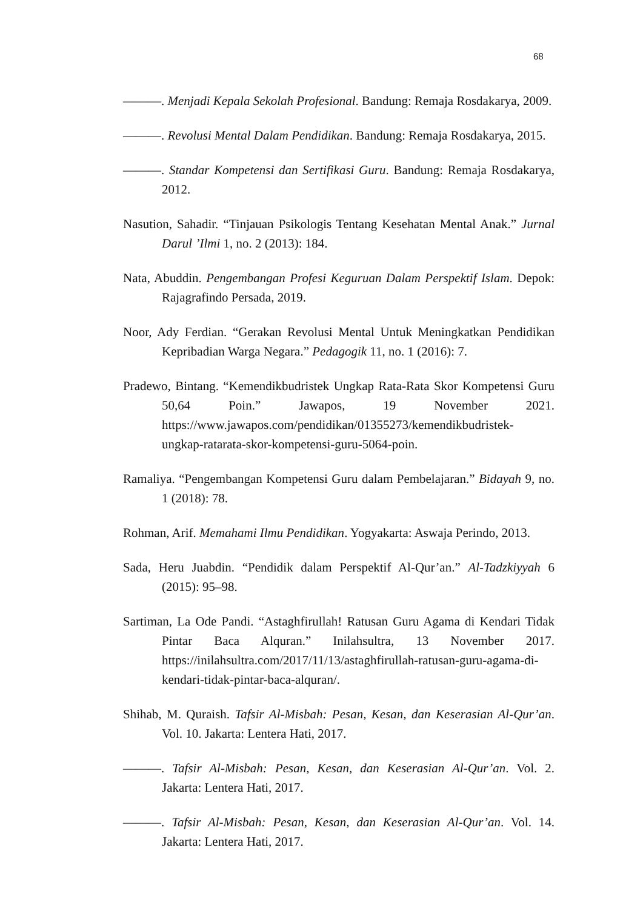68
———. Menjadi Kepala Sekolah Profesional. Bandung: Remaja Rosdakarya, 2009.
———. Revolusi Mental Dalam Pendidikan. Bandung: Remaja Rosdakarya, 2015.
———. Standar Kompetensi dan Sertifikasi Guru. Bandung: Remaja Rosdakarya, 2012.
Nasution, Sahadir. “Tinjauan Psikologis Tentang Kesehatan Mental Anak.” Jurnal Darul ’Ilmi 1, no. 2 (2013): 184.
Nata, Abuddin. Pengembangan Profesi Keguruan Dalam Perspektif Islam. Depok: Rajagrafindo Persada, 2019.
Noor, Ady Ferdian. “Gerakan Revolusi Mental Untuk Meningkatkan Pendidikan Kepribadian Warga Negara.” Pedagogik 11, no. 1 (2016): 7.
Pradewo, Bintang. “Kemendikbudristek Ungkap Rata-Rata Skor Kompetensi Guru 50,64 Poin.” Jawapos, 19 November 2021. https://www.jawapos.com/pendidikan/01355273/kemendikbudristek-ungkap-ratarata-skor-kompetensi-guru-5064-poin.
Ramaliya. “Pengembangan Kompetensi Guru dalam Pembelajaran.” Bidayah 9, no. 1 (2018): 78.
Rohman, Arif. Memahami Ilmu Pendidikan. Yogyakarta: Aswaja Perindo, 2013.
Sada, Heru Juabdin. “Pendidik dalam Perspektif Al-Qur’an.” Al-Tadzkiyyah 6 (2015): 95–98.
Sartiman, La Ode Pandi. “Astaghfirullah! Ratusan Guru Agama di Kendari Tidak Pintar Baca Alquran.” Inilahsultra, 13 November 2017. https://inilahsultra.com/2017/11/13/astaghfirullah-ratusan-guru-agama-di-kendari-tidak-pintar-baca-alquran/.
Shihab, M. Quraish. Tafsir Al-Misbah: Pesan, Kesan, dan Keserasian Al-Qur’an. Vol. 10. Jakarta: Lentera Hati, 2017.
———. Tafsir Al-Misbah: Pesan, Kesan, dan Keserasian Al-Qur’an. Vol. 2. Jakarta: Lentera Hati, 2017.
———. Tafsir Al-Misbah: Pesan, Kesan, dan Keserasian Al-Qur’an. Vol. 14. Jakarta: Lentera Hati, 2017.